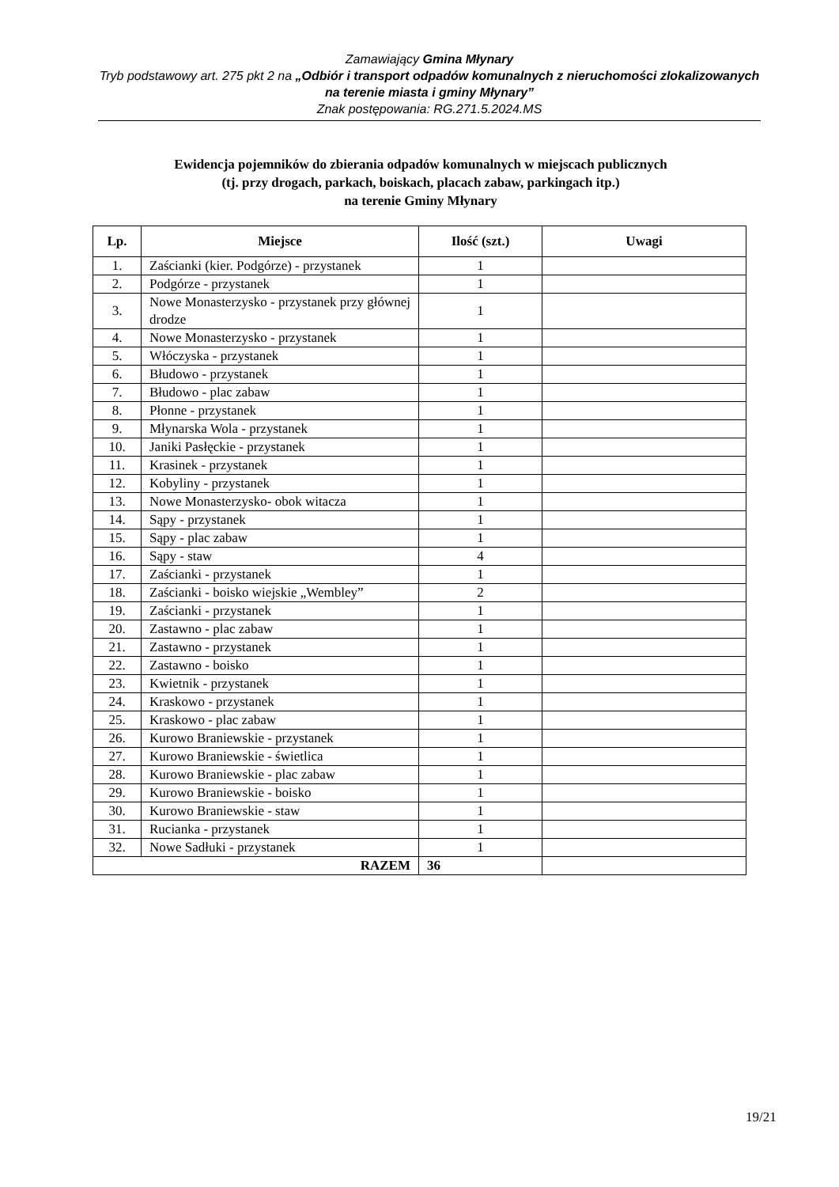Zamawiający Gmina Młynary
Tryb podstawowy art. 275 pkt 2 na „Odbiór i transport odpadów komunalnych z nieruchomości zlokalizowanych na terenie miasta i gminy Młynary”
Znak postępowania: RG.271.5.2024.MS
Ewidencja pojemników do zbierania odpadów komunalnych w miejscach publicznych
(tj. przy drogach, parkach, boiskach, placach zabaw, parkingach itp.)
na terenie Gminy Młynary
| Lp. | Miejsce | Ilość (szt.) | Uwagi |
| --- | --- | --- | --- |
| 1. | Zaścianki (kier. Podgórze) - przystanek | 1 | |
| 2. | Podgórze - przystanek | 1 | |
| 3. | Nowe Monasterzysko - przystanek przy głównej drodze | 1 | |
| 4. | Nowe Monasterzysko - przystanek | 1 | |
| 5. | Włóczyska - przystanek | 1 | |
| 6. | Błudowo - przystanek | 1 | |
| 7. | Błudowo - plac zabaw | 1 | |
| 8. | Płonne - przystanek | 1 | |
| 9. | Młynarska Wola - przystanek | 1 | |
| 10. | Janiki Pasłęckie - przystanek | 1 | |
| 11. | Krasinek - przystanek | 1 | |
| 12. | Kobyliny - przystanek | 1 | |
| 13. | Nowe Monasterzysko- obok witacza | 1 | |
| 14. | Sąpy - przystanek | 1 | |
| 15. | Sąpy - plac zabaw | 1 | |
| 16. | Sąpy - staw | 4 | |
| 17. | Zaścianki - przystanek | 1 | |
| 18. | Zaścianki - boisko wiejskie „Wembley” | 2 | |
| 19. | Zaścianki - przystanek | 1 | |
| 20. | Zastawno - plac zabaw | 1 | |
| 21. | Zastawno - przystanek | 1 | |
| 22. | Zastawno - boisko | 1 | |
| 23. | Kwietnik - przystanek | 1 | |
| 24. | Kraskowo - przystanek | 1 | |
| 25. | Kraskowo - plac zabaw | 1 | |
| 26. | Kurowo Braniewskie - przystanek | 1 | |
| 27. | Kurowo Braniewskie - świetlica | 1 | |
| 28. | Kurowo Braniewskie - plac zabaw | 1 | |
| 29. | Kurowo Braniewskie - boisko | 1 | |
| 30. | Kurowo Braniewskie - staw | 1 | |
| 31. | Rucianka - przystanek | 1 | |
| 32. | Nowe Sadłuki - przystanek | 1 | |
| RAZEM | | 36 | |
19/21